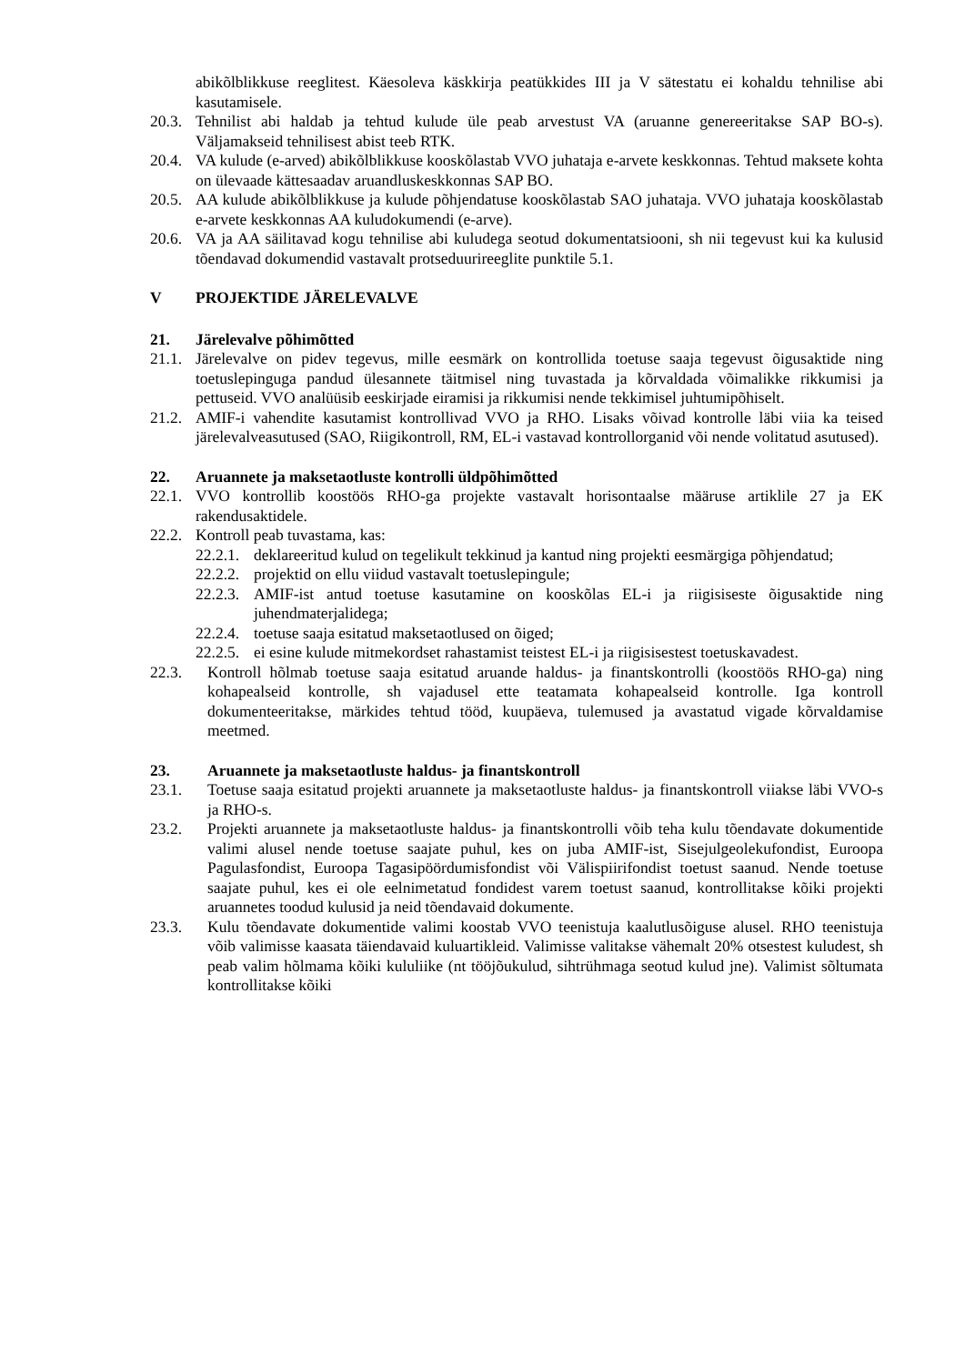abikõlblikkuse reeglitest. Käesoleva käskkirja peatükkides III ja V sätestatu ei kohaldu tehnilise abi kasutamisele.
20.3. Tehnilist abi haldab ja tehtud kulude üle peab arvestust VA (aruanne genereeritakse SAP BO-s). Väljamakseid tehnilisest abist teeb RTK.
20.4. VA kulude (e-arved) abikõlblikkuse kooskõlastab VVO juhataja e-arvete keskkonnas. Tehtud maksete kohta on ülevaade kättesaadav aruandluskeskkonnas SAP BO.
20.5. AA kulude abikõlblikkuse ja kulude põhjendatuse kooskõlastab SAO juhataja. VVO juhataja kooskõlastab e-arvete keskkonnas AA kuludokumendi (e-arve).
20.6. VA ja AA säilitavad kogu tehnilise abi kuludega seotud dokumentatsiooni, sh nii tegevust kui ka kulusid tõendavad dokumendid vastavalt protseduurireeglite punktile 5.1.
V PROJEKTIDE JÄRELEVALVE
21. Järelevalve põhimõtted
21.1. Järelevalve on pidev tegevus, mille eesmärk on kontrollida toetuse saaja tegevust õigusaktide ning toetuslepinguga pandud ülesannete täitmisel ning tuvastada ja kõrvaldada võimalikke rikkumisi ja pettuseid. VVO analüüsib eeskirjade eiramisi ja rikkumisi nende tekkimisel juhtumipõhiselt.
21.2. AMIF-i vahendite kasutamist kontrollivad VVO ja RHO. Lisaks võivad kontrolle läbi viia ka teised järelevalveasutused (SAO, Riigikontroll, RM, EL-i vastavad kontrollorganid või nende volitatud asutused).
22. Aruannete ja maksetaotluste kontrolli üldpõhimõtted
22.1. VVO kontrollib koostöös RHO-ga projekte vastavalt horisontaalse määruse artiklile 27 ja EK rakendusaktidele.
22.2. Kontroll peab tuvastama, kas:
22.2.1. deklareeritud kulud on tegelikult tekkinud ja kantud ning projekti eesmärgiga põhjendatud;
22.2.2. projektid on ellu viidud vastavalt toetuslepingule;
22.2.3. AMIF-ist antud toetuse kasutamine on kooskõlas EL-i ja riigisiseste õigusaktide ning juhendmaterjalidega;
22.2.4. toetuse saaja esitatud maksetaotlused on õiged;
22.2.5. ei esine kulude mitmekordset rahastamist teistest EL-i ja riigisisestest toetuskavadest.
22.3. Kontroll hõlmab toetuse saaja esitatud aruande haldus- ja finantskontrolli (koostöös RHO-ga) ning kohapealseid kontrolle, sh vajadusel ette teatamata kohapealseid kontrolle. Iga kontroll dokumenteeritakse, märkides tehtud tööd, kuupäeva, tulemused ja avastatud vigade kõrvaldamise meetmed.
23. Aruannete ja maksetaotluste haldus- ja finantskontroll
23.1. Toetuse saaja esitatud projekti aruannete ja maksetaotluste haldus- ja finantskontroll viiakse läbi VVO-s ja RHO-s.
23.2. Projekti aruannete ja maksetaotluste haldus- ja finantskontrolli võib teha kulu tõendavate dokumentide valimi alusel nende toetuse saajate puhul, kes on juba AMIF-ist, Sisejulgeolekufondist, Euroopa Pagulasfondist, Euroopa Tagasipöördumisfondist või Välispiirifondist toetust saanud. Nende toetuse saajate puhul, kes ei ole eelnimetatud fondidest varem toetust saanud, kontrollitakse kõiki projekti aruannetes toodud kulusid ja neid tõendavaid dokumente.
23.3. Kulu tõendavate dokumentide valimi koostab VVO teenistuja kaalutlusõiguse alusel. RHO teenistuja võib valimisse kaasata täiendavaid kuluartikleid. Valimisse valitakse vähemalt 20% otsestest kuludest, sh peab valim hõlmama kõiki kululiike (nt tööjõukulud, sihtrühmaga seotud kulud jne). Valimist sõltumata kontrollitakse kõiki